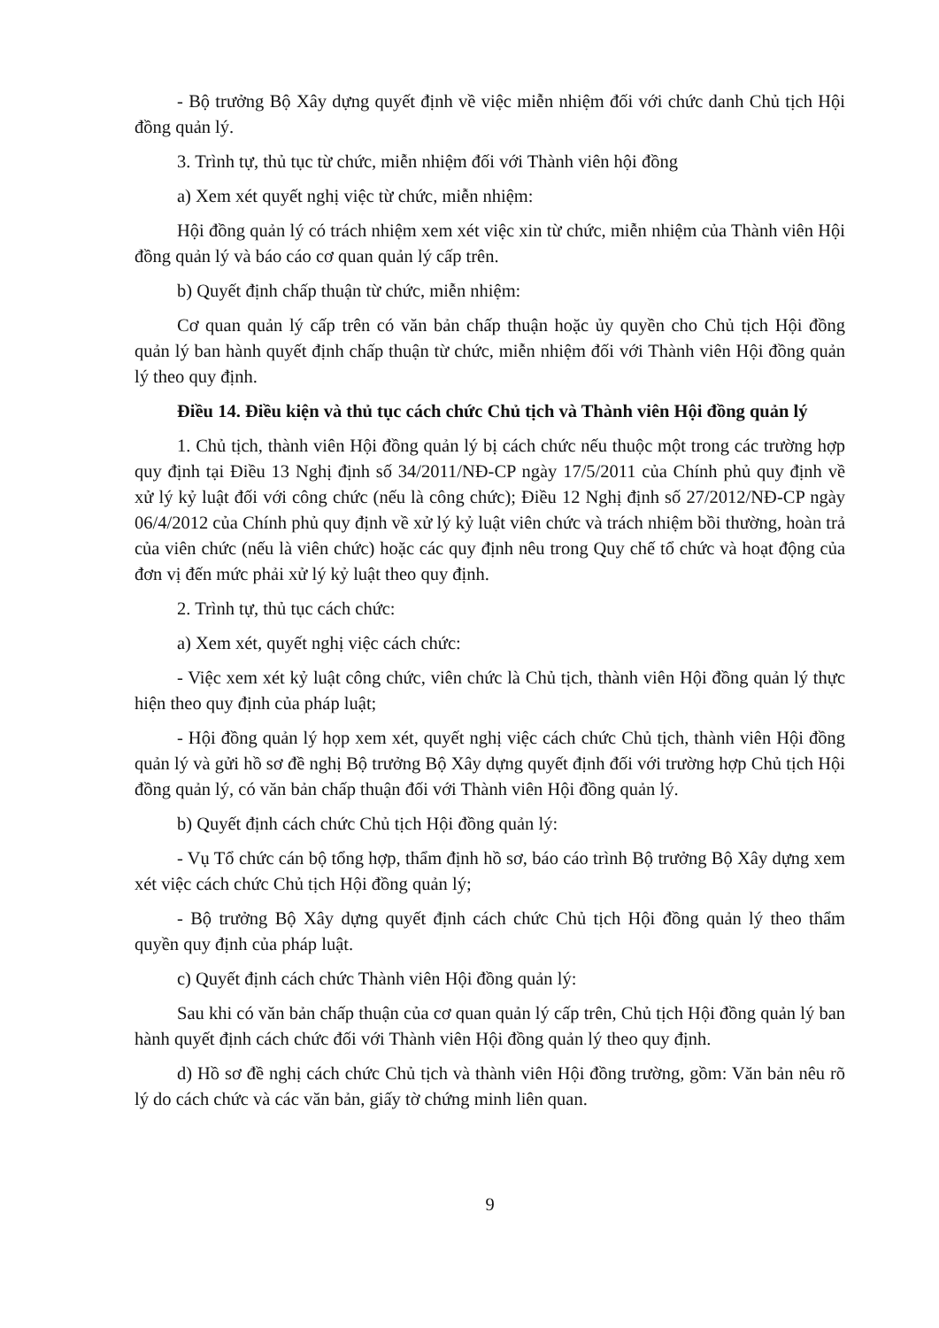- Bộ trưởng Bộ Xây dựng quyết định về việc miễn nhiệm đối với chức danh Chủ tịch Hội đồng quản lý.
3. Trình tự, thủ tục từ chức, miễn nhiệm đối với Thành viên hội đồng
a) Xem xét quyết nghị việc từ chức, miễn nhiệm:
Hội đồng quản lý có trách nhiệm xem xét việc xin từ chức, miễn nhiệm của Thành viên Hội đồng quản lý và báo cáo cơ quan quản lý cấp trên.
b) Quyết định chấp thuận từ chức, miễn nhiệm:
Cơ quan quản lý cấp trên có văn bản chấp thuận hoặc ủy quyền cho Chủ tịch Hội đồng quản lý ban hành quyết định chấp thuận từ chức, miễn nhiệm đối với Thành viên Hội đồng quản lý theo quy định.
Điều 14. Điều kiện và thủ tục cách chức Chủ tịch và Thành viên Hội đồng quản lý
1. Chủ tịch, thành viên Hội đồng quản lý bị cách chức nếu thuộc một trong các trường hợp quy định tại Điều 13 Nghị định số 34/2011/NĐ-CP ngày 17/5/2011 của Chính phủ quy định về xử lý kỷ luật đối với công chức (nếu là công chức); Điều 12 Nghị định số 27/2012/NĐ-CP ngày 06/4/2012 của Chính phủ quy định về xử lý kỷ luật viên chức và trách nhiệm bồi thường, hoàn trả của viên chức (nếu là viên chức) hoặc các quy định nêu trong Quy chế tổ chức và hoạt động của đơn vị đến mức phải xử lý kỷ luật theo quy định.
2. Trình tự, thủ tục cách chức:
a) Xem xét, quyết nghị việc cách chức:
- Việc xem xét kỷ luật công chức, viên chức là Chủ tịch, thành viên Hội đồng quản lý thực hiện theo quy định của pháp luật;
- Hội đồng quản lý họp xem xét, quyết nghị việc cách chức Chủ tịch, thành viên Hội đồng quản lý và gửi hồ sơ đề nghị Bộ trưởng Bộ Xây dựng quyết định đối với trường hợp Chủ tịch Hội đồng quản lý, có văn bản chấp thuận đối với Thành viên Hội đồng quản lý.
b) Quyết định cách chức Chủ tịch Hội đồng quản lý:
- Vụ Tổ chức cán bộ tổng hợp, thẩm định hồ sơ, báo cáo trình Bộ trưởng Bộ Xây dựng xem xét việc cách chức Chủ tịch Hội đồng quản lý;
- Bộ trưởng Bộ Xây dựng quyết định cách chức Chủ tịch Hội đồng quản lý theo thẩm quyền quy định của pháp luật.
c) Quyết định cách chức Thành viên Hội đồng quản lý:
Sau khi có văn bản chấp thuận của cơ quan quản lý cấp trên, Chủ tịch Hội đồng quản lý ban hành quyết định cách chức đối với Thành viên Hội đồng quản lý theo quy định.
d) Hồ sơ đề nghị cách chức Chủ tịch và thành viên Hội đồng trường, gồm: Văn bản nêu rõ lý do cách chức và các văn bản, giấy tờ chứng minh liên quan.
9